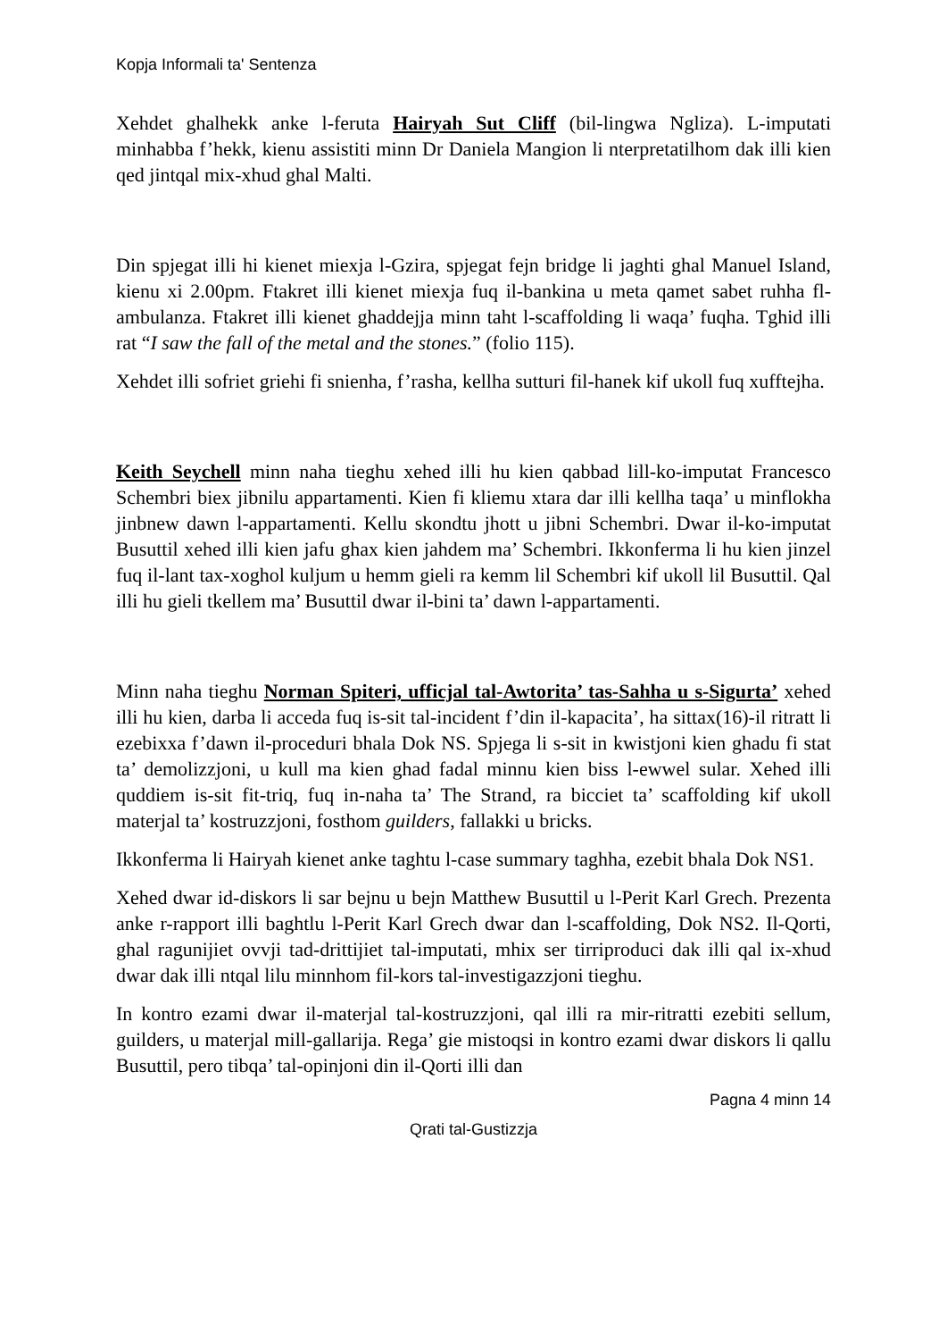Kopja Informali ta' Sentenza
Xehdet ghalhekk anke l-feruta Hairyah Sut Cliff (bil-lingwa Ngliza). L-imputati minhabba f’hekk, kienu assistiti minn Dr Daniela Mangion li nterpretatilhom dak illi kien qed jintqal mix-xhud ghal Malti.
Din spjegat illi hi kienet miexja l-Gzira, spjegat fejn bridge li jaghti ghal Manuel Island, kienu xi 2.00pm. Ftakret illi kienet miexja fuq il-bankina u meta qamet sabet ruhha fl-ambulanza. Ftakret illi kienet ghaddejja minn taht l-scaffolding li waqa’ fuqha. Tghid illi rat “I saw the fall of the metal and the stones.” (folio 115).
Xehdet illi sofriet griehi fi snienha, f’rasha, kellha sutturi fil-hanek kif ukoll fuq xufftejha.
Keith Seychell minn naha tieghu xehed illi hu kien qabbad lill-ko-imputat Francesco Schembri biex jibnilu appartamenti. Kien fi kliemu xtara dar illi kellha taqa’ u minflokha jinbnew dawn l-appartamenti. Kellu skondtu jhott u jibni Schembri. Dwar il-ko-imputat Busuttil xehed illi kien jafu ghax kien jahdem ma’ Schembri. Ikkonferma li hu kien jinzel fuq il-lant tax-xoghol kuljum u hemm gieli ra kemm lil Schembri kif ukoll lil Busuttil. Qal illi hu gieli tkellem ma’ Busuttil dwar il-bini ta’ dawn l-appartamenti.
Minn naha tieghu Norman Spiteri, ufficjal tal-Awtorita’ tas-Sahha u s-Sigurta’ xehed illi hu kien, darba li acceda fuq is-sit tal-incident f’din il-kapacita’, ha sittax(16)-il ritratt li ezebixxa f’dawn il-proceduri bhala Dok NS. Spjega li s-sit in kwistjoni kien ghadu fi stat ta’ demolizzjoni, u kull ma kien ghad fadal minnu kien biss l-ewwel sular. Xehed illi quddiem is-sit fit-triq, fuq in-naha ta’ The Strand, ra bicciet ta’ scaffolding kif ukoll materjal ta’ kostruzzjoni, fosthom guilders, fallakki u bricks.
Ikkonferma li Hairyah kienet anke taghtu l-case summary taghha, ezebit bhala Dok NS1.
Xehed dwar id-diskors li sar bejnu u bejn Matthew Busuttil u l-Perit Karl Grech. Prezenta anke r-rapport illi baghtlu l-Perit Karl Grech dwar dan l-scaffolding, Dok NS2. Il-Qorti, ghal ragunijiet ovvji tad-drittijiet tal-imputati, mhix ser tirriproduci dak illi qal ix-xhud dwar dak illi ntqal lilu minnhom fil-kors tal-investigazzjoni tieghu.
In kontro ezami dwar il-materjal tal-kostruzzjoni, qal illi ra mir-ritratti ezebiti sellum, guilders, u materjal mill-gallarija. Rega’ gie mistoqsi in kontro ezami dwar diskors li qallu Busuttil, pero tibqa’ tal-opinjoni din il-Qorti illi dan
Pagna 4 minn 14
Qrati tal-Gustizzja